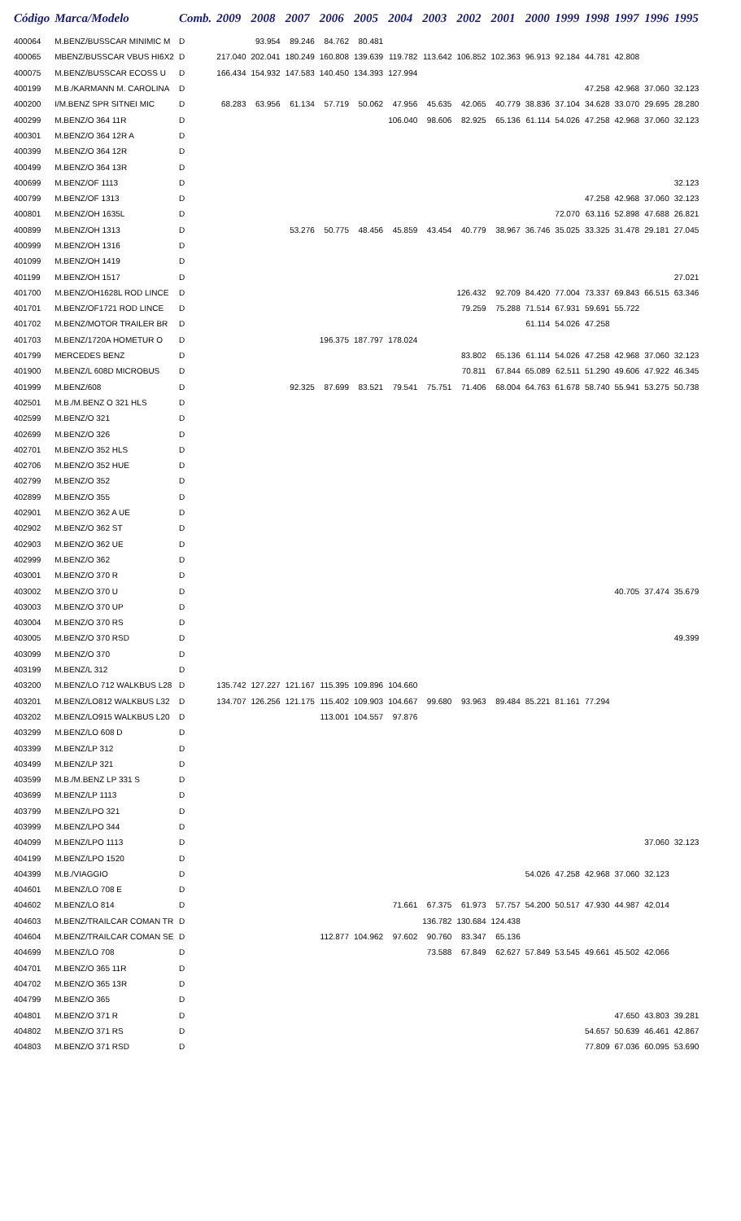| Código | Marca/Modelo | Comb. | 2009 | 2008 | 2007 | 2006 | 2005 | 2004 | 2003 | 2002 | 2001 | 2000 | 1999 | 1998 | 1997 | 1996 | 1995 |
| --- | --- | --- | --- | --- | --- | --- | --- | --- | --- | --- | --- | --- | --- | --- | --- | --- | --- |
| 400064 | M.BENZ/BUSSCAR MINIMIC M | D | | 93.954 | 89.246 | 84.762 | 80.481 | | | | | | | | | | |
| 400065 | MBENZ/BUSSCAR VBUS HI6X2 | D | 217.040 | 202.041 | 180.249 | 160.808 | 139.639 | 119.782 | 113.642 | 106.852 | 102.363 | 96.913 | 92.184 | 44.781 | 42.808 | | |
| 400075 | M.BENZ/BUSSCAR ECOSS U | D | 166.434 | 154.932 | 147.583 | 140.450 | 134.393 | 127.994 | | | | | | | | | |
| 400199 | M.B./KARMANN M. CAROLINA | D | | | | | | | | | | | | 47.258 | 42.968 | 37.060 | 32.123 |
| 400200 | I/M.BENZ SPR SITNEI MIC | D | 68.283 | 63.956 | 61.134 | 57.719 | 50.062 | 47.956 | 45.635 | 42.065 | 40.779 | 38.836 | 37.104 | 34.628 | 33.070 | 29.695 | 28.280 |
| 400299 | M.BENZ/O 364 11R | D | | | | | | 106.040 | 98.606 | 82.925 | 65.136 | 61.114 | 54.026 | 47.258 | 42.968 | 37.060 | 32.123 |
| 400301 | M.BENZ/O 364 12R A | D | | | | | | | | | | | | | | | |
| 400399 | M.BENZ/O 364 12R | D | | | | | | | | | | | | | | | |
| 400499 | M.BENZ/O 364 13R | D | | | | | | | | | | | | | | | |
| 400699 | M.BENZ/OF 1113 | D | | | | | | | | | | | | | | | 32.123 |
| 400799 | M.BENZ/OF 1313 | D | | | | | | | | | | | | 47.258 | 42.968 | 37.060 | 32.123 |
| 400801 | M.BENZ/OH 1635L | D | | | | | | | | | | | 72.070 | 63.116 | 52.898 | 47.688 | 26.821 |
| 400899 | M.BENZ/OH 1313 | D | | | 53.276 | 50.775 | 48.456 | 45.859 | 43.454 | 40.779 | 38.967 | 36.746 | 35.025 | 33.325 | 31.478 | 29.181 | 27.045 |
| 400999 | M.BENZ/OH 1316 | D | | | | | | | | | | | | | | | |
| 401099 | M.BENZ/OH 1419 | D | | | | | | | | | | | | | | | |
| 401199 | M.BENZ/OH 1517 | D | | | | | | | | | | | | | | | 27.021 |
| 401700 | M.BENZ/OH1628L ROD LINCE | D | | | | | | | | 126.432 | 92.709 | 84.420 | 77.004 | 73.337 | 69.843 | 66.515 | 63.346 |
| 401701 | M.BENZ/OF1721 ROD LINCE | D | | | | | | | | 79.259 | 75.288 | 71.514 | 67.931 | 59.691 | 55.722 | | |
| 401702 | M.BENZ/MOTOR TRAILER BR | D | | | | | | | | | | 61.114 | 54.026 | 47.258 | | | |
| 401703 | M.BENZ/1720A HOMETUR O | D | | | | 196.375 | 187.797 | 178.024 | | | | | | | | | |
| 401799 | MERCEDES BENZ | D | | | | | | | | 83.802 | 65.136 | 61.114 | 54.026 | 47.258 | 42.968 | 37.060 | 32.123 |
| 401900 | M.BENZ/L 608D MICROBUS | D | | | | | | | | 70.811 | 67.844 | 65.089 | 62.511 | 51.290 | 49.606 | 47.922 | 46.345 |
| 401999 | M.BENZ/608 | D | | | 92.325 | 87.699 | 83.521 | 79.541 | 75.751 | 71.406 | 68.004 | 64.763 | 61.678 | 58.740 | 55.941 | 53.275 | 50.738 |
| 402501 | M.B./M.BENZ O 321 HLS | D | | | | | | | | | | | | | | | |
| 402599 | M.BENZ/O 321 | D | | | | | | | | | | | | | | | |
| 402699 | M.BENZ/O 326 | D | | | | | | | | | | | | | | | |
| 402701 | M.BENZ/O 352 HLS | D | | | | | | | | | | | | | | | |
| 402706 | M.BENZ/O 352 HUE | D | | | | | | | | | | | | | | | |
| 402799 | M.BENZ/O 352 | D | | | | | | | | | | | | | | | |
| 402899 | M.BENZ/O 355 | D | | | | | | | | | | | | | | | |
| 402901 | M.BENZ/O 362 A UE | D | | | | | | | | | | | | | | | |
| 402902 | M.BENZ/O 362 ST | D | | | | | | | | | | | | | | | |
| 402903 | M.BENZ/O 362 UE | D | | | | | | | | | | | | | | | |
| 402999 | M.BENZ/O 362 | D | | | | | | | | | | | | | | | |
| 403001 | M.BENZ/O 370 R | D | | | | | | | | | | | | | | | |
| 403002 | M.BENZ/O 370 U | D | | | | | | | | | | | | | 40.705 | 37.474 | 35.679 |
| 403003 | M.BENZ/O 370 UP | D | | | | | | | | | | | | | | | |
| 403004 | M.BENZ/O 370 RS | D | | | | | | | | | | | | | | | |
| 403005 | M.BENZ/O 370 RSD | D | | | | | | | | | | | | | | | 49.399 |
| 403099 | M.BENZ/O 370 | D | | | | | | | | | | | | | | | |
| 403199 | M.BENZ/L 312 | D | | | | | | | | | | | | | | | |
| 403200 | M.BENZ/LO 712 WALKBUS L28 | D | 135.742 | 127.227 | 121.167 | 115.395 | 109.896 | 104.660 | | | | | | | | | |
| 403201 | M.BENZ/LO812 WALKBUS L32 | D | 134.707 | 126.256 | 121.175 | 115.402 | 109.903 | 104.667 | 99.680 | 93.963 | 89.484 | 85.221 | 81.161 | 77.294 | | | |
| 403202 | M.BENZ/LO915 WALKBUS L20 | D | | | | 113.001 | 104.557 | 97.876 | | | | | | | | | |
| 403299 | M.BENZ/LO 608 D | D | | | | | | | | | | | | | | | |
| 403399 | M.BENZ/LP 312 | D | | | | | | | | | | | | | | | |
| 403499 | M.BENZ/LP 321 | D | | | | | | | | | | | | | | | |
| 403599 | M.B./M.BENZ LP 331 S | D | | | | | | | | | | | | | | | |
| 403699 | M.BENZ/LP 1113 | D | | | | | | | | | | | | | | | |
| 403799 | M.BENZ/LPO 321 | D | | | | | | | | | | | | | | | |
| 403999 | M.BENZ/LPO 344 | D | | | | | | | | | | | | | | | |
| 404099 | M.BENZ/LPO 1113 | D | | | | | | | | | | | | | | 37.060 | 32.123 |
| 404199 | M.BENZ/LPO 1520 | D | | | | | | | | | | | | | | | |
| 404399 | M.B./VIAGGIO | D | | | | | | | | | | 54.026 | 47.258 | 42.968 | 37.060 | 32.123 | |
| 404601 | M.BENZ/LO 708 E | D | | | | | | | | | | | | | | | |
| 404602 | M.BENZ/LO 814 | D | | | | | | 71.661 | 67.375 | 61.973 | 57.757 | 54.200 | 50.517 | 47.930 | 44.987 | 42.014 | |
| 404603 | M.BENZ/TRAILCAR COMAN TR | D | | | | | | | 136.782 | 130.684 | 124.438 | | | | | | |
| 404604 | M.BENZ/TRAILCAR COMAN SE | D | | | | 112.877 | 104.962 | 97.602 | 90.760 | 83.347 | 65.136 | | | | | | |
| 404699 | M.BENZ/LO 708 | D | | | | | | | 73.588 | 67.849 | 62.627 | 57.849 | 53.545 | 49.661 | 45.502 | 42.066 | |
| 404701 | M.BENZ/O 365 11R | D | | | | | | | | | | | | | | | |
| 404702 | M.BENZ/O 365 13R | D | | | | | | | | | | | | | | | |
| 404799 | M.BENZ/O 365 | D | | | | | | | | | | | | | | | |
| 404801 | M.BENZ/O 371 R | D | | | | | | | | | | | | | 47.650 | 43.803 | 39.281 |
| 404802 | M.BENZ/O 371 RS | D | | | | | | | | | | | | 54.657 | 50.639 | 46.461 | 42.867 |
| 404803 | M.BENZ/O 371 RSD | D | | | | | | | | | | | | 77.809 | 67.036 | 60.095 | 53.690 |